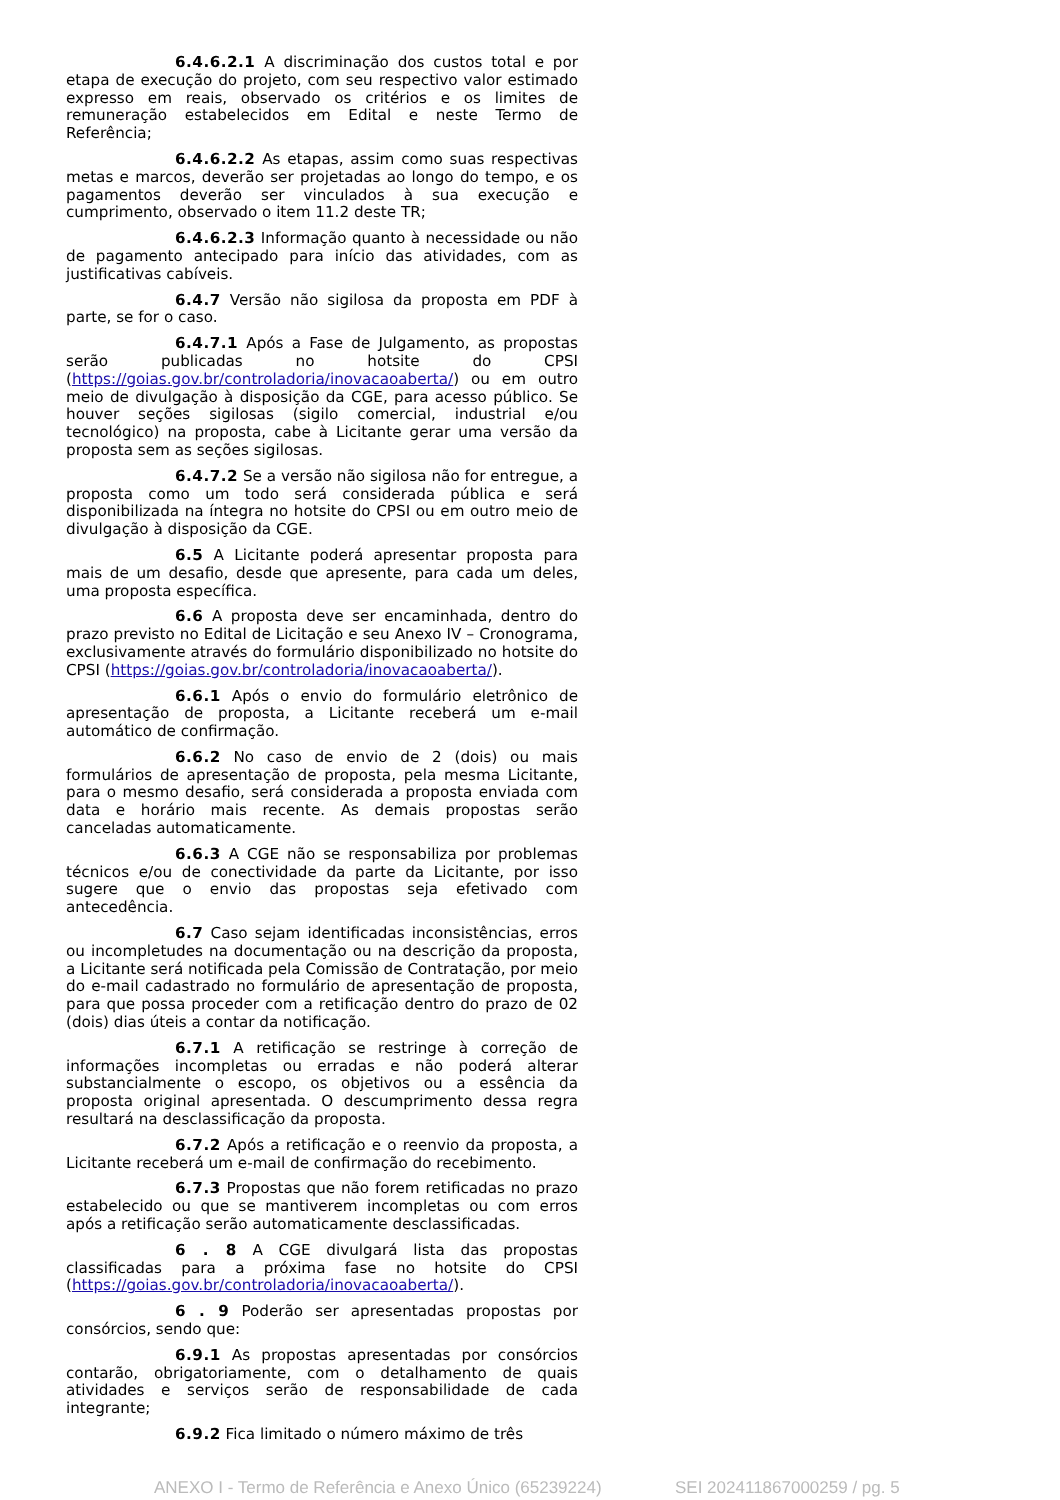6.4.6.2.1 A discriminação dos custos total e por etapa de execução do projeto, com seu respectivo valor estimado expresso em reais, observado os critérios e os limites de remuneração estabelecidos em Edital e neste Termo de Referência;
6.4.6.2.2 As etapas, assim como suas respectivas metas e marcos, deverão ser projetadas ao longo do tempo, e os pagamentos deverão ser vinculados à sua execução e cumprimento, observado o item 11.2 deste TR;
6.4.6.2.3 Informação quanto à necessidade ou não de pagamento antecipado para início das atividades, com as justificativas cabíveis.
6.4.7 Versão não sigilosa da proposta em PDF à parte, se for o caso.
6.4.7.1 Após a Fase de Julgamento, as propostas serão publicadas no hotsite do CPSI (https://goias.gov.br/controladoria/inovacaoaberta/) ou em outro meio de divulgação à disposição da CGE, para acesso público. Se houver seções sigilosas (sigilo comercial, industrial e/ou tecnológico) na proposta, cabe à Licitante gerar uma versão da proposta sem as seções sigilosas.
6.4.7.2 Se a versão não sigilosa não for entregue, a proposta como um todo será considerada pública e será disponibilizada na íntegra no hotsite do CPSI ou em outro meio de divulgação à disposição da CGE.
6.5 A Licitante poderá apresentar proposta para mais de um desafio, desde que apresente, para cada um deles, uma proposta específica.
6.6 A proposta deve ser encaminhada, dentro do prazo previsto no Edital de Licitação e seu Anexo IV – Cronograma, exclusivamente através do formulário disponibilizado no hotsite do CPSI (https://goias.gov.br/controladoria/inovacaoaberta/).
6.6.1 Após o envio do formulário eletrônico de apresentação de proposta, a Licitante receberá um e-mail automático de confirmação.
6.6.2 No caso de envio de 2 (dois) ou mais formulários de apresentação de proposta, pela mesma Licitante, para o mesmo desafio, será considerada a proposta enviada com data e horário mais recente. As demais propostas serão canceladas automaticamente.
6.6.3 A CGE não se responsabiliza por problemas técnicos e/ou de conectividade da parte da Licitante, por isso sugere que o envio das propostas seja efetivado com antecedência.
6.7 Caso sejam identificadas inconsistências, erros ou incompletudes na documentação ou na descrição da proposta, a Licitante será notificada pela Comissão de Contratação, por meio do e-mail cadastrado no formulário de apresentação de proposta, para que possa proceder com a retificação dentro do prazo de 02 (dois) dias úteis a contar da notificação.
6.7.1 A retificação se restringe à correção de informações incompletas ou erradas e não poderá alterar substancialmente o escopo, os objetivos ou a essência da proposta original apresentada. O descumprimento dessa regra resultará na desclassificação da proposta.
6.7.2 Após a retificação e o reenvio da proposta, a Licitante receberá um e-mail de confirmação do recebimento.
6.7.3 Propostas que não forem retificadas no prazo estabelecido ou que se mantiverem incompletas ou com erros após a retificação serão automaticamente desclassificadas.
6 . 8 A CGE divulgará lista das propostas classificadas para a próxima fase no hotsite do CPSI (https://goias.gov.br/controladoria/inovacaoaberta/).
6 . 9 Poderão ser apresentadas propostas por consórcios, sendo que:
6.9.1 As propostas apresentadas por consórcios contarão, obrigatoriamente, com o detalhamento de quais atividades e serviços serão de responsabilidade de cada integrante;
6.9.2 Fica limitado o número máximo de três
ANEXO I - Termo de Referência e Anexo Único (65239224) SEI 202411867000259 / pg. 5